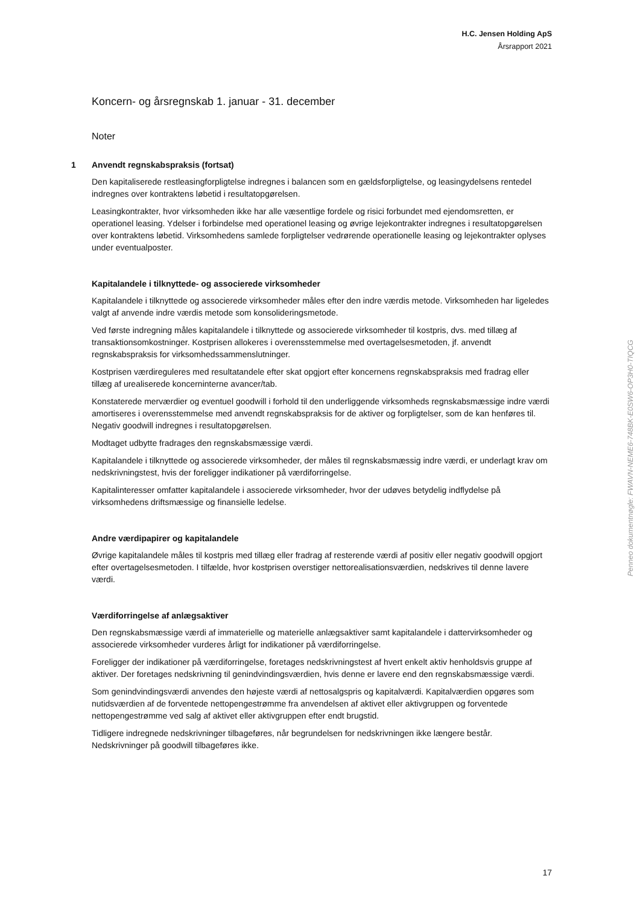H.C. Jensen Holding ApS
Årsrapport 2021
Koncern- og årsregnskab 1. januar - 31. december
Noter
1 Anvendt regnskabspraksis (fortsat)
Den kapitaliserede restleasingforpligtelse indregnes i balancen som en gældsforpligtelse, og leasingydelsens rentedel indregnes over kontraktens løbetid i resultatopgørelsen.
Leasingkontrakter, hvor virksomheden ikke har alle væsentlige fordele og risici forbundet med ejendomsretten, er operationel leasing. Ydelser i forbindelse med operationel leasing og øvrige lejekontrakter indregnes i resultatopgørelsen over kontraktens løbetid. Virksomhedens samlede forpligtelser vedrørende operationelle leasing og lejekontrakter oplyses under eventualposter.
Kapitalandele i tilknyttede- og associerede virksomheder
Kapitalandele i tilknyttede og associerede virksomheder måles efter den indre værdis metode. Virksomheden har ligeledes valgt af anvende indre værdis metode som konsolideringsmetode.
Ved første indregning måles kapitalandele i tilknyttede og associerede virksomheder til kostpris, dvs. med tillæg af transaktionsomkostninger. Kostprisen allokeres i overensstemmelse med overtagelsesmetoden, jf. anvendt regnskabspraksis for virksomhedssammenslutninger.
Kostprisen værdireguleres med resultatandele efter skat opgjort efter koncernens regnskabspraksis med fradrag eller tillæg af urealiserede koncerninterne avancer/tab.
Konstaterede merværdier og eventuel goodwill i forhold til den underliggende virksomheds regnskabsmæssige indre værdi amortiseres i overensstemmelse med anvendt regnskabspraksis for de aktiver og forpligtelser, som de kan henføres til. Negativ goodwill indregnes i resultatopgørelsen.
Modtaget udbytte fradrages den regnskabsmæssige værdi.
Kapitalandele i tilknyttede og associerede virksomheder, der måles til regnskabsmæssig indre værdi, er underlagt krav om nedskrivningstest, hvis der foreligger indikationer på værdiforringelse.
Kapitalinteresser omfatter kapitalandele i associerede virksomheder, hvor der udøves betydelig indflydelse på virksomhedens driftsmæssige og finansielle ledelse.
Andre værdipapirer og kapitalandele
Øvrige kapitalandele måles til kostpris med tillæg eller fradrag af resterende værdi af positiv eller negativ goodwill opgjort efter overtagelsesmetoden. I tilfælde, hvor kostprisen overstiger nettorealisationsværdien, nedskrives til denne lavere værdi.
Værdiforringelse af anlægsaktiver
Den regnskabsmæssige værdi af immaterielle og materielle anlægsaktiver samt kapitalandele i dattervirksomheder og associerede virksomheder vurderes årligt for indikationer på værdiforringelse.
Foreligger der indikationer på værdiforringelse, foretages nedskrivningstest af hvert enkelt aktiv henholdsvis gruppe af aktiver. Der foretages nedskrivning til genindvindingsværdien, hvis denne er lavere end den regnskabsmæssige værdi.
Som genindvindingsværdi anvendes den højeste værdi af nettosalgspris og kapitalværdi. Kapitalværdien opgøres som nutidsværdien af de forventede nettopengestrømme fra anvendelsen af aktivet eller aktivgruppen og forventede nettopengestrømme ved salg af aktivet eller aktivgruppen efter endt brugstid.
Tidligere indregnede nedskrivninger tilbageføres, når begrundelsen for nedskrivningen ikke længere består. Nedskrivninger på goodwill tilbageføres ikke.
Penneo dokumentnøgle: FWAVN-NEME6-748BK-E0SW6-OP3H0-TIQCG
17